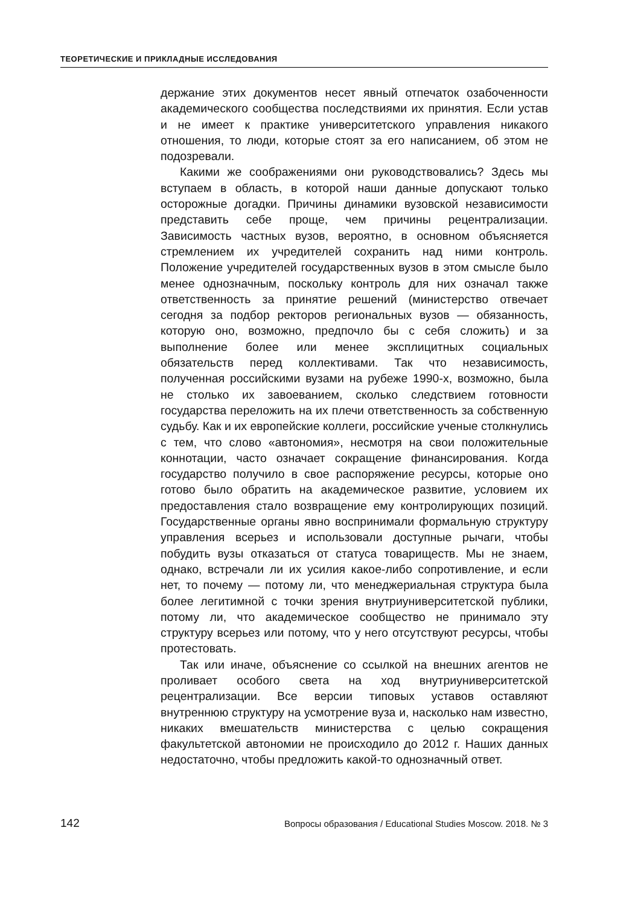ТЕОРЕТИЧЕСКИЕ И ПРИКЛАДНЫЕ ИССЛЕДОВАНИЯ
держание этих документов несет явный отпечаток озабоченности академического сообщества последствиями их принятия. Если устав и не имеет к практике университетского управления никакого отношения, то люди, которые стоят за его написанием, об этом не подозревали.
Какими же соображениями они руководствовались? Здесь мы вступаем в область, в которой наши данные допускают только осторожные догадки. Причины динамики вузовской независимости представить себе проще, чем причины рецентрализации. Зависимость частных вузов, вероятно, в основном объясняется стремлением их учредителей сохранить над ними контроль. Положение учредителей государственных вузов в этом смысле было менее однозначным, поскольку контроль для них означал также ответственность за принятие решений (министерство отвечает сегодня за подбор ректоров региональных вузов — обязанность, которую оно, возможно, предпочло бы с себя сложить) и за выполнение более или менее эксплицитных социальных обязательств перед коллективами. Так что независимость, полученная российскими вузами на рубеже 1990-х, возможно, была не столько их завоеванием, сколько следствием готовности государства переложить на их плечи ответственность за собственную судьбу. Как и их европейские коллеги, российские ученые столкнулись с тем, что слово «автономия», несмотря на свои положительные коннотации, часто означает сокращение финансирования. Когда государство получило в свое распоряжение ресурсы, которые оно готово было обратить на академическое развитие, условием их предоставления стало возвращение ему контролирующих позиций. Государственные органы явно воспринимали формальную структуру управления всерьез и использовали доступные рычаги, чтобы побудить вузы отказаться от статуса товариществ. Мы не знаем, однако, встречали ли их усилия какое-либо сопротивление, и если нет, то почему — потому ли, что менеджериальная структура была более легитимной с точки зрения внутриуниверситетской публики, потому ли, что академическое сообщество не принимало эту структуру всерьез или потому, что у него отсутствуют ресурсы, чтобы протестовать.
Так или иначе, объяснение со ссылкой на внешних агентов не проливает особого света на ход внутриуниверситетской рецентрализации. Все версии типовых уставов оставляют внутреннюю структуру на усмотрение вуза и, насколько нам известно, никаких вмешательств министерства с целью сокращения факультетской автономии не происходило до 2012 г. Наших данных недостаточно, чтобы предложить какой-то однозначный ответ.
142 Вопросы образования / Educational Studies Moscow. 2018. № 3